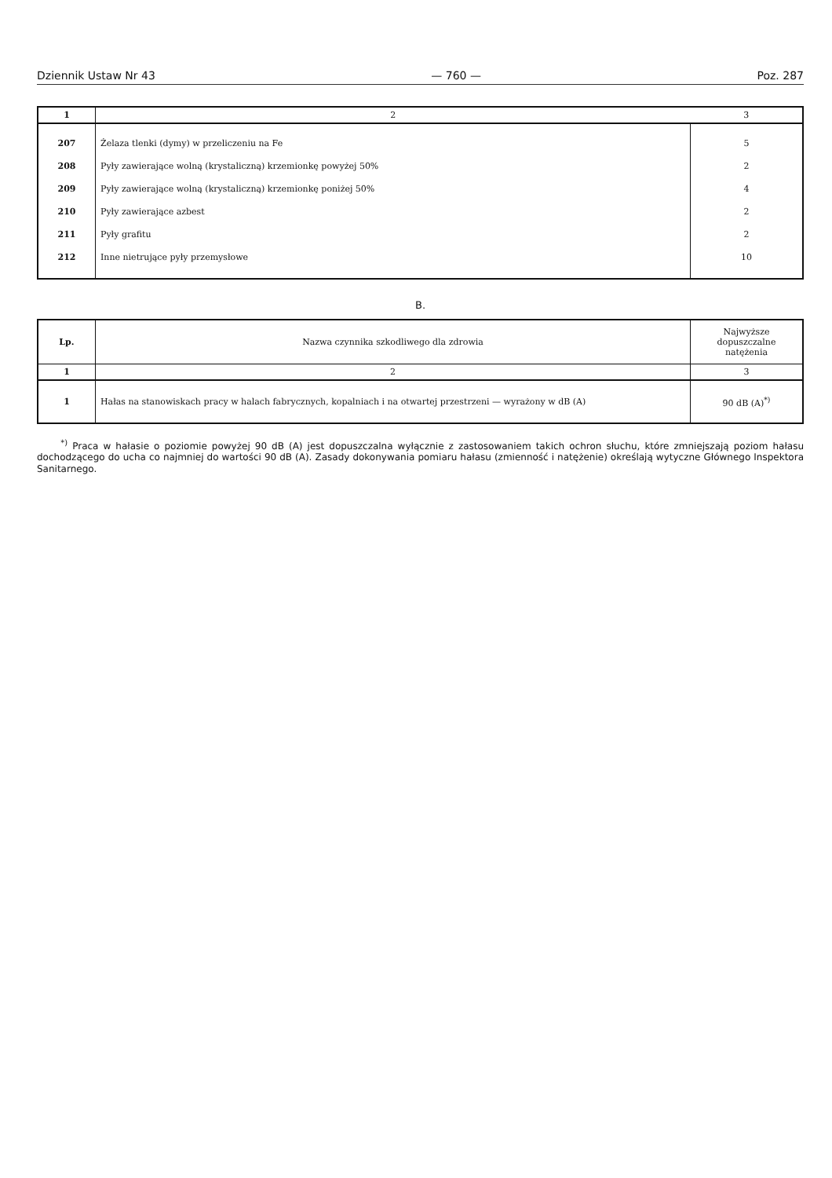Dziennik Ustaw Nr 43 — 760 — Poz. 287
| 1 | 2 | 3 |
| 207 | Żelaza tlenki (dymy) w przeliczeniu na Fe | 5 |
| 208 | Pyły zawierające wolną (krystaliczną) krzemionkę powyżej 50% | 2 |
| 209 | Pyły zawierające wolną (krystaliczną) krzemionkę poniżej 50% | 4 |
| 210 | Pyły zawierające azbest | 2 |
| 211 | Pyły grafitu | 2 |
| 212 | Inne nietrujące pyły przemysłowe | 10 |
B.
| Lp. | Nazwa czynnika szkodliwego dla zdrowia | Najwyższe dopuszczalne natężenia |
| --- | --- | --- |
| 1 | 2 | 3 |
| 1 | Hałas na stanowiskach pracy w halach fabrycznych, kopalniach i na otwartej przestrzeni — wyrażony w dB (A) | 90 dB (A)<sup>*)</sup> |
<sup>*)</sup> Praca w hałasie o poziomie powyżej 90 dB (A) jest dopuszczalna wyłącznie z zastosowaniem takich ochron słuchu, które zmniejszają poziom hałasu dochodzącego do ucha co najmniej do wartości 90 dB (A). Zasady dokonywania pomiaru hałasu (zmienność i natężenie) określają wytyczne Głównego Inspektora Sanitarnego.